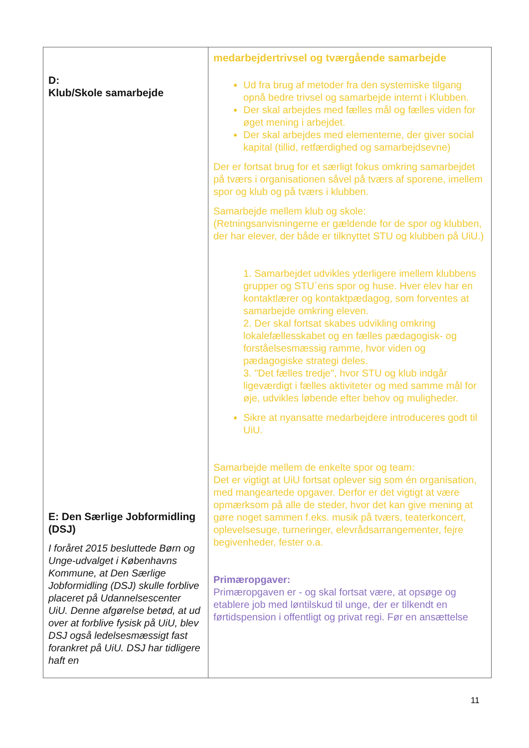| D: Klub/Skole samarbejde E: Den Særlige Jobformidling (DSJ) I foråret 2015 besluttede Børn og Unge-udvalget i Københavns Kommune, at Den Særlige Jobformidling (DSJ) skulle forblive placeret på Udannelsescenter UiU. Denne afgørelse betød, at ud over at forblive fysisk på UiU, blev DSJ også ledelsesmæssigt fast forankret på UiU. DSJ har tidligere haft en | medarbejdertrivsel og tværgående samarbejde Ud fra brug af metoder fra den systemiske tilgang opnå bedre trivsel og samarbejde internt i Klubben. Der skal arbejdes med fælles mål og fælles viden for øget mening i arbejdet. Der skal arbejdes med elementerne, der giver social kapital (tillid, retfærdighed og samarbejdsevne) Der er fortsat brug for et særligt fokus omkring samarbejdet på tværs i organisationen såvel på tværs af sporene, imellem spor og klub og på tværs i klubben. Samarbejde mellem klub og skole: (Retningsanvisningerne er gældende for de spor og klubben, der har elever, der både er tilknyttet STU og klubben på UiU.) 1. Samarbejdet udvikles yderligere imellem klubbens grupper og STU´ens spor og huse. Hver elev har en kontaktlærer og kontaktpædagog, som forventes at samarbejde omkring eleven. 2. Der skal fortsat skabes udvikling omkring lokalefællesskabet og en fælles pædagogisk- og forståelsesmæssig ramme, hvor viden og pædagogiske strategi deles. 3. "Det fælles tredje", hvor STU og klub indgår ligeværdigt i fælles aktiviteter og med samme mål for øje, udvikles løbende efter behov og muligheder. Sikre at nyansatte medarbejdere introduceres godt til UiU. Samarbejde mellem de enkelte spor og team: Det er vigtigt at UiU fortsat oplever sig som én organisation, med mangeartede opgaver. Derfor er det vigtigt at være opmærksom på alle de steder, hvor det kan give mening at gøre noget sammen f.eks. musik på tværs, teaterkoncert, oplevelsesuge, turneringer, elevrådsarrangementer, fejre begivenheder, fester o.a. Primæropgaver: Primæropgaven er - og skal fortsat være, at opsøge og etablere job med løntilskud til unge, der er tilkendt en førtidspension i offentligt og privat regi. Før en ansættelse |
11